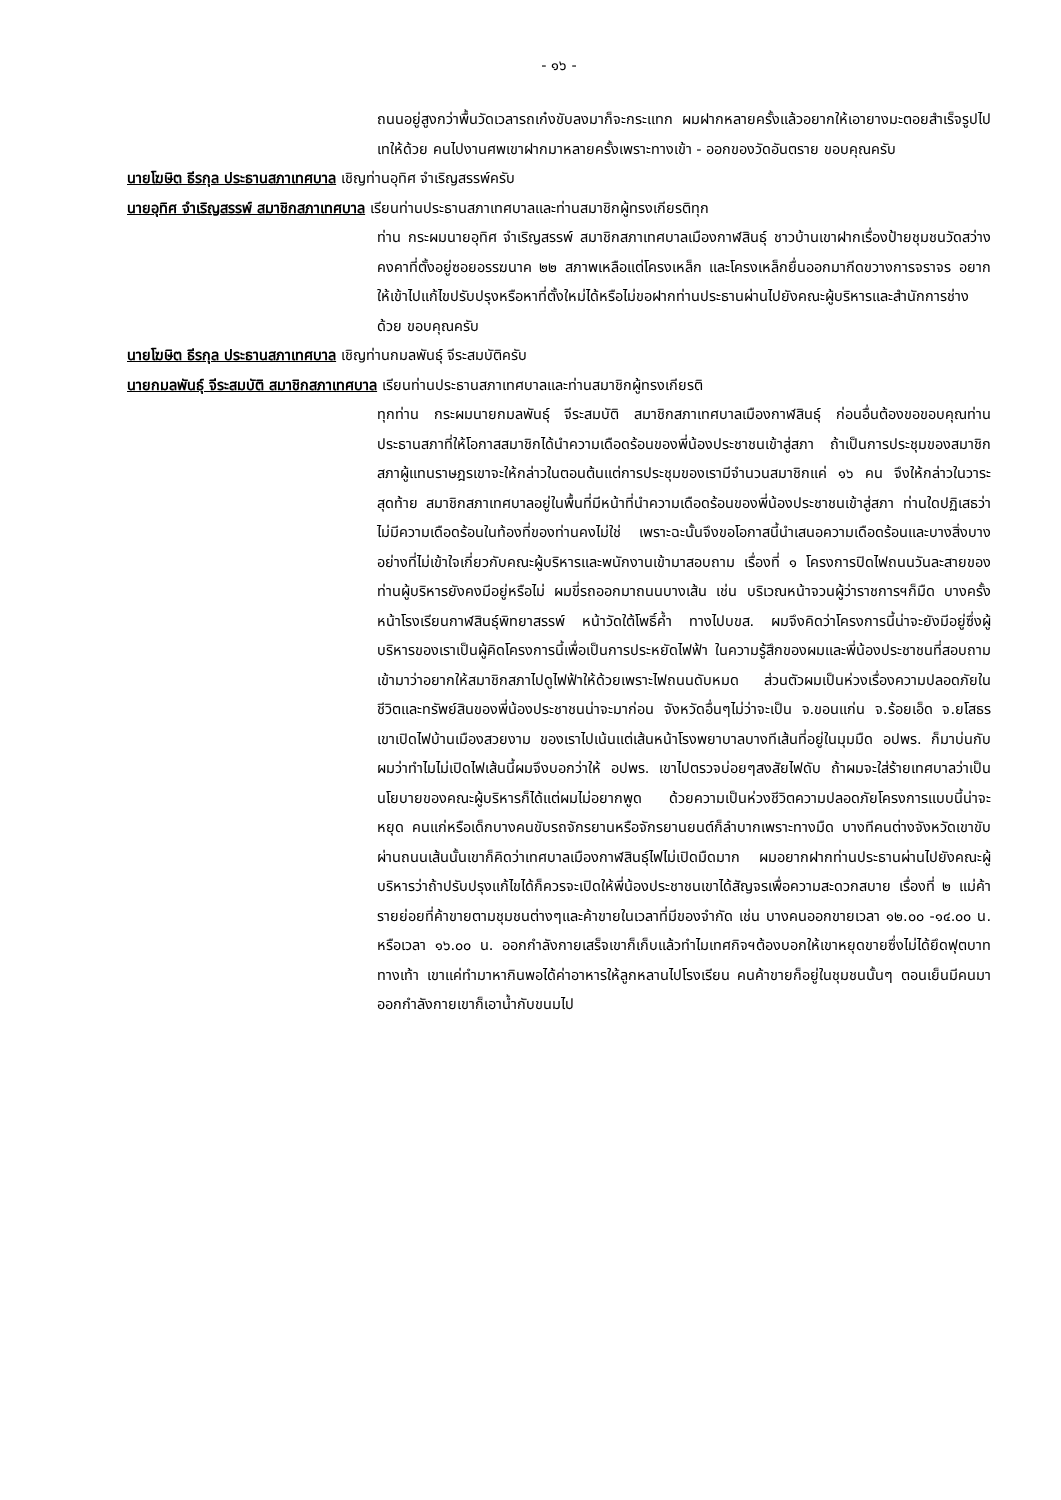- ๑๖ -
ถนนอยู่สูงกว่าพื้นวัดเวลารถเก๋งขับลงมาก็จะกระแทก ผมฝากหลายครั้งแล้วอยากให้เอายางมะตอยสำเร็จรูปไปเทให้ด้วย คนไปงานศพเขาฝากมาหลายครั้งเพราะทางเข้า - ออกของวัดอันตราย ขอบคุณครับ
นายโฆษิต ธีรกุล ประธานสภาเทศบาล เชิญท่านอุทิศ จำเริญสรรพ์ครับ
นายอุทิศ จำเริญสรรพ์ สมาชิกสภาเทศบาล เรียนท่านประธานสภาเทศบาลและท่านสมาชิกผู้ทรงเกียรติทุก
ท่าน กระผมนายอุทิศ จำเริญสรรพ์ สมาชิกสภาเทศบาลเมืองกาฬสินธุ์ ชาวบ้านเขาฝากเรื่องป้ายชุมชนวัดสว่างคงคาที่ตั้งอยู่ซอยอรรฆนาค ๒๒ สภาพเหลือแต่โครงเหล็ก และโครงเหล็กยื่นออกมากีดขวางการจราจร อยากให้เข้าไปแก้ไขปรับปรุงหรือหาที่ตั้งใหม่ได้หรือไม่ขอฝากท่านประธานผ่านไปยังคณะผู้บริหารและสำนักการช่างด้วย ขอบคุณครับ
นายโฆษิต ธีรกุล ประธานสภาเทศบาล เชิญท่านกมลพันธุ์ จีระสมบัติครับ
นายกมลพันธุ์ จีระสมบัติ สมาชิกสภาเทศบาล เรียนท่านประธานสภาเทศบาลและท่านสมาชิกผู้ทรงเกียรติ
ทุกท่าน กระผมนายกมลพันธุ์ จีระสมบัติ สมาชิกสภาเทศบาลเมืองกาฬสินธุ์ ก่อนอื่นต้องขอขอบคุณท่านประธานสภาที่ให้โอกาสสมาชิกได้นำความเดือดร้อนของพี่น้องประชาชนเข้าสู่สภา ถ้าเป็นการประชุมของสมาชิกสภาผู้แทนราษฎรเขาจะให้กล่าวในตอนต้นแต่การประชุมของเรามีจำนวนสมาชิกแค่ ๑๖ คน จึงให้กล่าวในวาระสุดท้าย สมาชิกสภาเทศบาลอยู่ในพื้นที่มีหน้าที่นำความเดือดร้อนของพี่น้องประชาชนเข้าสู่สภา ท่านใดปฏิเสธว่าไม่มีความเดือดร้อนในท้องที่ของท่านคงไม่ใช่ เพราะฉะนั้นจึงขอโอกาสนี้นำเสนอความเดือดร้อนและบางสิ่งบางอย่างที่ไม่เข้าใจเกี่ยวกับคณะผู้บริหารและพนักงานเข้ามาสอบถาม เรื่องที่ ๑ โครงการปิดไฟถนนวันละสายของท่านผู้บริหารยังคงมีอยู่หรือไม่ ผมขี่รถออกมาถนนบางเส้น เช่น บริเวณหน้าจวนผู้ว่าราชการฯก็มืด บางครั้งหน้าโรงเรียนกาฬสินธุ์พิทยาสรรพ์ หน้าวัดใต้โพธิ์ค้ำ ทางไปบขส. ผมจึงคิดว่าโครงการนี้น่าจะยังมีอยู่ซึ่งผู้บริหารของเราเป็นผู้คิดโครงการนี้เพื่อเป็นการประหยัดไฟฟ้า ในความรู้สึกของผมและพี่น้องประชาชนที่สอบถามเข้ามาว่าอยากให้สมาชิกสภาไปดูไฟฟ้าให้ด้วยเพราะไฟถนนดับหมด ส่วนตัวผมเป็นห่วงเรื่องความปลอดภัยในชีวิตและทรัพย์สินของพี่น้องประชาชนน่าจะมาก่อน จังหวัดอื่นๆไม่ว่าจะเป็น จ.ขอนแก่น จ.ร้อยเอ็ด จ.ยโสธร เขาเปิดไฟบ้านเมืองสวยงาม ของเราไปเน้นแต่เส้นหน้าโรงพยาบาลบางทีเส้นที่อยู่ในมุมมืด อปพร. ก็มาบ่นกับผมว่าทำไมไม่เปิดไฟเส้นนี้ผมจึงบอกว่าให้ อปพร. เขาไปตรวจบ่อยๆสงสัยไฟดับ ถ้าผมจะใส่ร้ายเทศบาลว่าเป็นนโยบายของคณะผู้บริหารก็ได้แต่ผมไม่อยากพูด ด้วยความเป็นห่วงชีวิตความปลอดภัยโครงการแบบนี้น่าจะหยุด คนแก่หรือเด็กบางคนขับรถจักรยานหรือจักรยานยนต์ก็ลำบากเพราะทางมืด บางทีคนต่างจังหวัดเขาขับผ่านถนนเส้นนั้นเขาก็คิดว่าเทศบาลเมืองกาฬสินธุ์ไฟไม่เปิดมืดมาก ผมอยากฝากท่านประธานผ่านไปยังคณะผู้บริหารว่าถ้าปรับปรุงแก้ไขได้ก็ควรจะเปิดให้พี่น้องประชาชนเขาได้สัญจรเพื่อความสะดวกสบาย เรื่องที่ ๒ แม่ค้ารายย่อยที่ค้าขายตามชุมชนต่างๆและค้าขายในเวลาที่มีของจำกัด เช่น บางคนออกขายเวลา ๑๒.๐๐ -๑๔.๐๐ น. หรือเวลา ๑๖.๐๐ น. ออกกำลังกายเสร็จเขาก็เก็บแล้วทำไมเทศกิจฯต้องบอกให้เขาหยุดขายซึ่งไม่ได้ยึดฟุตบาททางเท้า เขาแค่ทำมาหากินพอได้ค่าอาหารให้ลูกหลานไปโรงเรียน คนค้าขายก็อยู่ในชุมชนนั้นๆ ตอนเย็นมีคนมาออกกำลังกายเขาก็เอาน้ำกับขนมไป